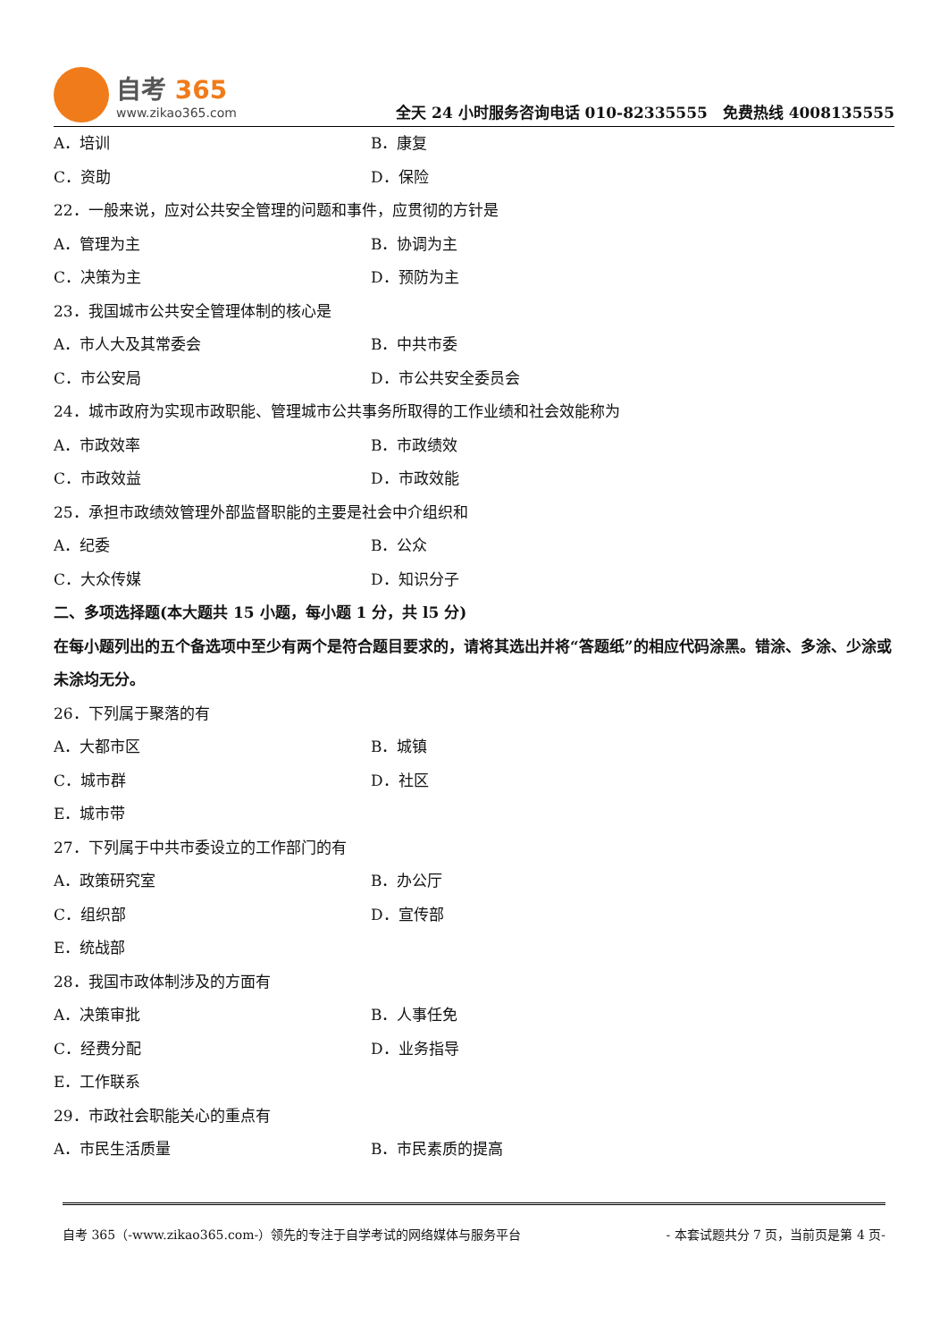自考 365
www.zikao365.com
全天 24 小时服务咨询电话 010-82335555　免费热线 4008135555
A．培训 B．康复
C．资助 D．保险
22．一般来说，应对公共安全管理的问题和事件，应贯彻的方针是
A．管理为主 B．协调为主
C．决策为主 D．预防为主
23．我国城市公共安全管理体制的核心是
A．市人大及其常委会 B．中共市委
C．市公安局 D．市公共安全委员会
24．城市政府为实现市政职能、管理城市公共事务所取得的工作业绩和社会效能称为
A．市政效率 B．市政绩效
C．市政效益 D．市政效能
25．承担市政绩效管理外部监督职能的主要是社会中介组织和
A．纪委 B．公众
C．大众传媒 D．知识分子
二、多项选择题(本大题共 15 小题，每小题 1 分，共 l5 分)
在每小题列出的五个备选项中至少有两个是符合题目要求的，请将其选出并将“答题纸”的相应代码涂黑。错涂、多涂、少涂或未涂均无分。
26．下列属于聚落的有
A．大都市区 B．城镇
C．城市群 D．社区
E．城市带
27．下列属于中共市委设立的工作部门的有
A．政策研究室 B．办公厅
C．组织部 D．宣传部
E．统战部
28．我国市政体制涉及的方面有
A．决策审批 B．人事任免
C．经费分配 D．业务指导
E．工作联系
29．市政社会职能关心的重点有
A．市民生活质量 B．市民素质的提高
自考 365（-www.zikao365.com-）领先的专注于自学考试的网络媒体与服务平台 - 本套试题共分 7 页，当前页是第 4 页-